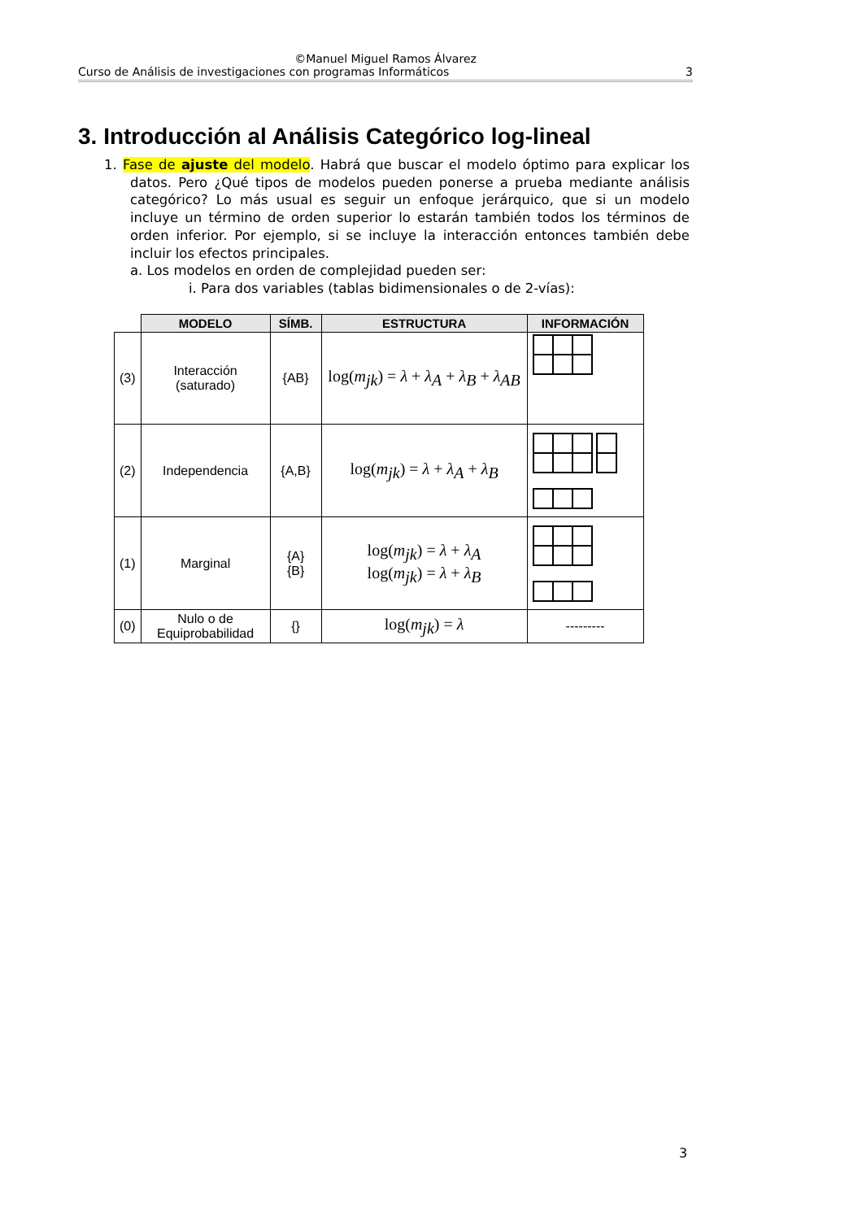©Manuel Miguel Ramos Álvarez
Curso de Análisis de investigaciones con programas Informáticos 3
3. Introducción al Análisis Categórico log-lineal
1. Fase de ajuste del modelo. Habrá que buscar el modelo óptimo para explicar los datos. Pero ¿Qué tipos de modelos pueden ponerse a prueba mediante análisis categórico? Lo más usual es seguir un enfoque jerárquico, que si un modelo incluye un término de orden superior lo estarán también todos los términos de orden inferior. Por ejemplo, si se incluye la interacción entonces también debe incluir los efectos principales.
a. Los modelos en orden de complejidad pueden ser:
i. Para dos variables (tablas bidimensionales o de 2-vías):
| | MODELO | SÍMB. | ESTRUCTURA | INFORMACIÓN |
| --- | --- | --- | --- | --- |
| (3) | Interacción (saturado) | {AB} | log( m<sub>jk</sub>) = λ + λ<sub>A</sub> + λ<sub>B</sub> + λ<sub>AB</sub> | |
| (2) | Independencia | {A,B} | log( m<sub>jk</sub>) = λ + λ<sub>A</sub> + λ<sub>B</sub> | |
| (1) | Marginal | {A} {B} | log( m<sub>jk</sub>) = λ + λ<sub>A</sub> log( m<sub>jk</sub>) = λ + λ<sub>B</sub> | |
| (0) | Nulo o de Equiprobabilidad | {} | log( m<sub>jk</sub>) = λ | --------- |
3